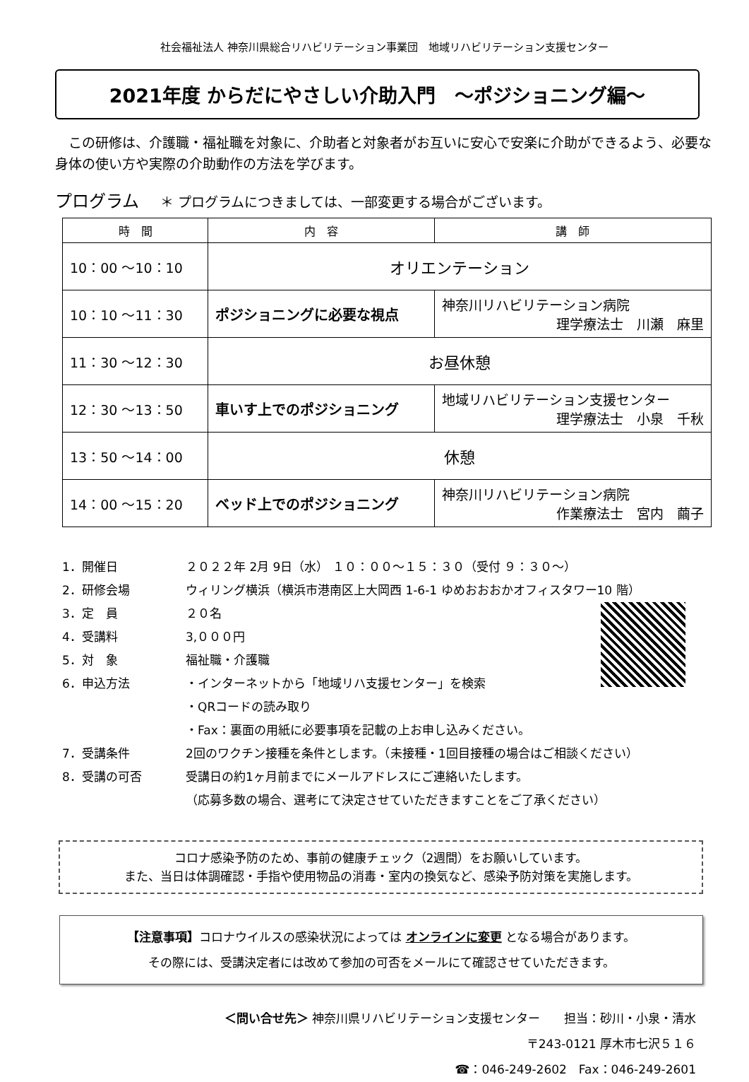社会福祉法人 神奈川県総合リハビリテーション事業団　地域リハビリテーション支援センター
2021年度 からだにやさしい介助入門　～ポジショニング編～
　この研修は、介護職・福祉職を対象に、介助者と対象者がお互いに安心で安楽に介助ができるよう、必要な身体の使い方や実際の介助動作の方法を学びます。
プログラム ＊ プログラムにつきましては、一部変更する場合がございます。
| 時 間 | 内 容 | 講 師 |
| --- | --- | --- |
| 10：00 ～10：10 | オリエンテーション | |
| 10：10 ～11：30 | ポジショニングに必要な視点 | 神奈川リハビリテーション病院 理学療法士 川瀬 麻里 |
| 11：30 ～12：30 | お昼休憩 | |
| 12：30 ～13：50 | 車いす上でのポジショニング | 地域リハビリテーション支援センター 理学療法士 小泉 千秋 |
| 13：50 ～14：00 | 休憩 | |
| 14：00 ～15：20 | ベッド上でのポジショニング | 神奈川リハビリテーション病院 作業療法士 宮内 繭子 |
1．開催日 ２０２２年 2月 9日（水） １０：００～１５：３０（受付 ９：３０～）
2．研修会場 ウィリング横浜（横浜市港南区上大岡西 1-6-1 ゆめおおおかオフィスタワー10 階）
3．定　員 ２０名
4．受講料 3,０００円
5．対　象 福祉職・介護職
6．申込方法 ・インターネットから「地域リハ支援センター」を検索
・QRコードの読み取り
・Fax：裏面の用紙に必要事項を記載の上お申し込みください。
7．受講条件 2回のワクチン接種を条件とします。（未接種・1回目接種の場合はご相談ください）
8．受講の可否 受講日の約1ヶ月前までにメールアドレスにご連絡いたします。
（応募多数の場合、選考にて決定させていただきますことをご了承ください）
コロナ感染予防のため、事前の健康チェック（2週間）をお願いしています。
また、当日は体調確認・手指や使用物品の消毒・室内の換気など、感染予防対策を実施します。
【注意事項】コロナウイルスの感染状況によっては オンラインに変更 となる場合があります。
その際には、受講決定者には改めて参加の可否をメールにて確認させていただきます。
＜問い合せ先＞ 神奈川県リハビリテーション支援センター　　担当：砂川・小泉・清水
〒243-0121 厚木市七沢５１６
☎：046-249-2602　Fax：046-249-2601